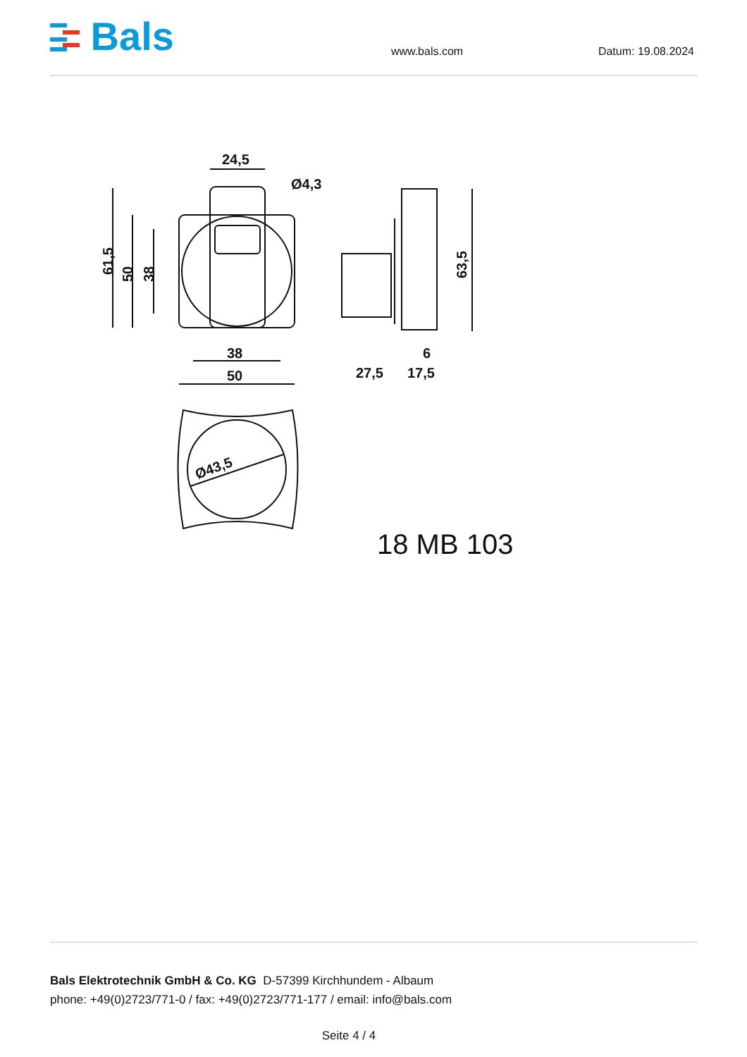Bals
www.bals.com
Datum: 19.08.2024
24,5
Ø4,3
61,5
50
38
38
50
63,5
27,5
17,5
6
Ø43,5
18 MB 103
Bals Elektrotechnik GmbH & Co. KG D-57399 Kirchhundem - Albaum
phone: +49(0)2723/771-0 / fax: +49(0)2723/771-177 / email: info@bals.com
Seite 4 / 4